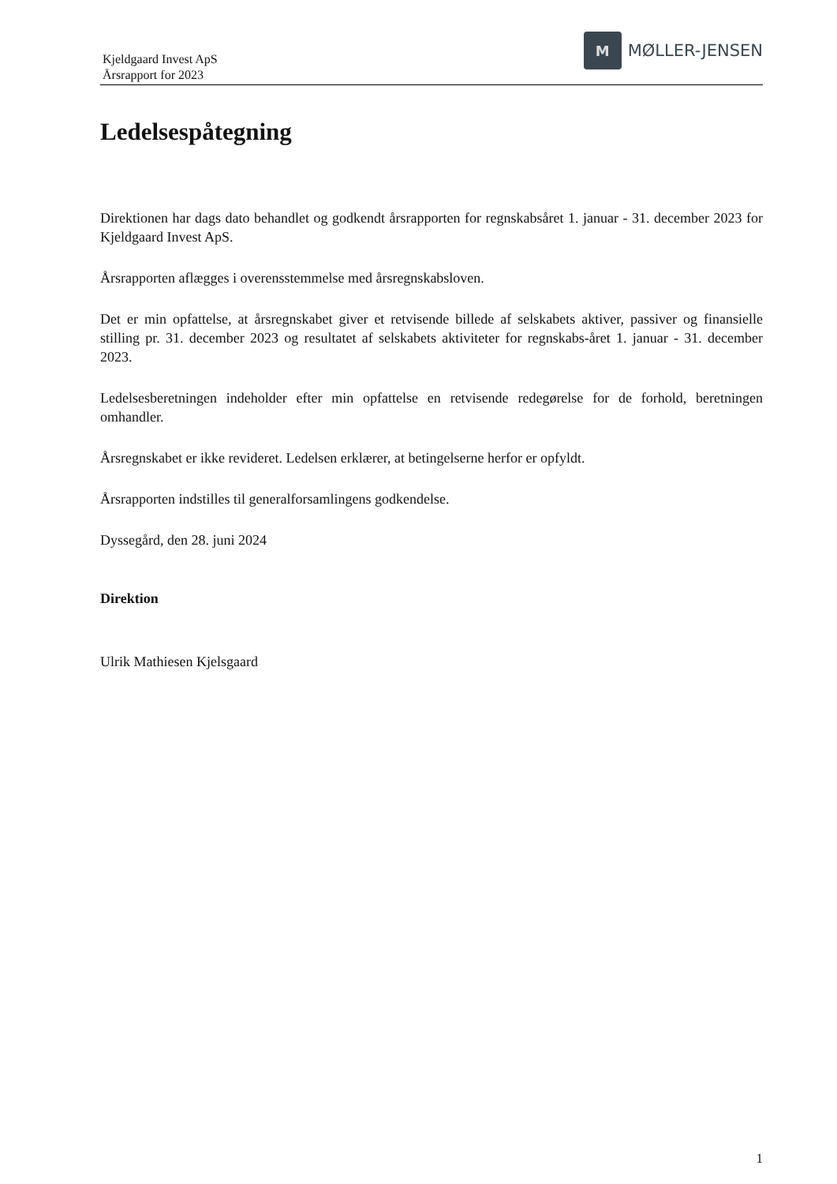Kjeldgaard Invest ApS
Årsrapport for 2023
M
MØLLER-JENSEN
Ledelsespåtegning
Direktionen har dags dato behandlet og godkendt årsrapporten for regnskabsåret 1. januar - 31. december 2023 for Kjeldgaard Invest ApS.
Årsrapporten aflægges i overensstemmelse med årsregnskabsloven.
Det er min opfattelse, at årsregnskabet giver et retvisende billede af selskabets aktiver, passiver og finansielle stilling pr. 31. december 2023 og resultatet af selskabets aktiviteter for regnskabs-året 1. januar - 31. december 2023.
Ledelsesberetningen indeholder efter min opfattelse en retvisende redegørelse for de forhold, beretningen omhandler.
Årsregnskabet er ikke revideret. Ledelsen erklærer, at betingelserne herfor er opfyldt.
Årsrapporten indstilles til generalforsamlingens godkendelse.
Dyssegård, den 28. juni 2024
Direktion
Ulrik Mathiesen Kjelsgaard
1